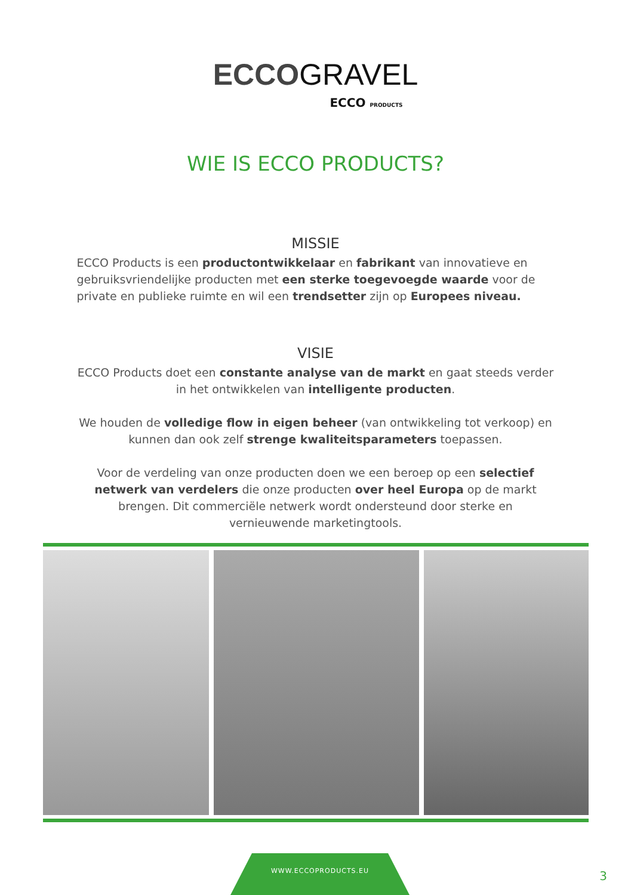ECCOGRAVEL
ECCO PRODUCTS
WIE IS ECCO PRODUCTS?
MISSIE
ECCO Products is een productontwikkelaar en fabrikant van innovatieve en gebruiksvriendelijke producten met een sterke toegevoegde waarde voor de private en publieke ruimte en wil een trendsetter zijn op Europees niveau.
VISIE
ECCO Products doet een constante analyse van de markt en gaat steeds verder in het ontwikkelen van intelligente producten.
We houden de volledige flow in eigen beheer (van ontwikkeling tot verkoop) en kunnen dan ook zelf strenge kwaliteitsparameters toepassen.
Voor de verdeling van onze producten doen we een beroep op een selectief netwerk van verdelers die onze producten over heel Europa op de markt brengen. Dit commerciële netwerk wordt ondersteund door sterke en vernieuwende marketingtools.
WWW.ECCOPRODUCTS.EU
3